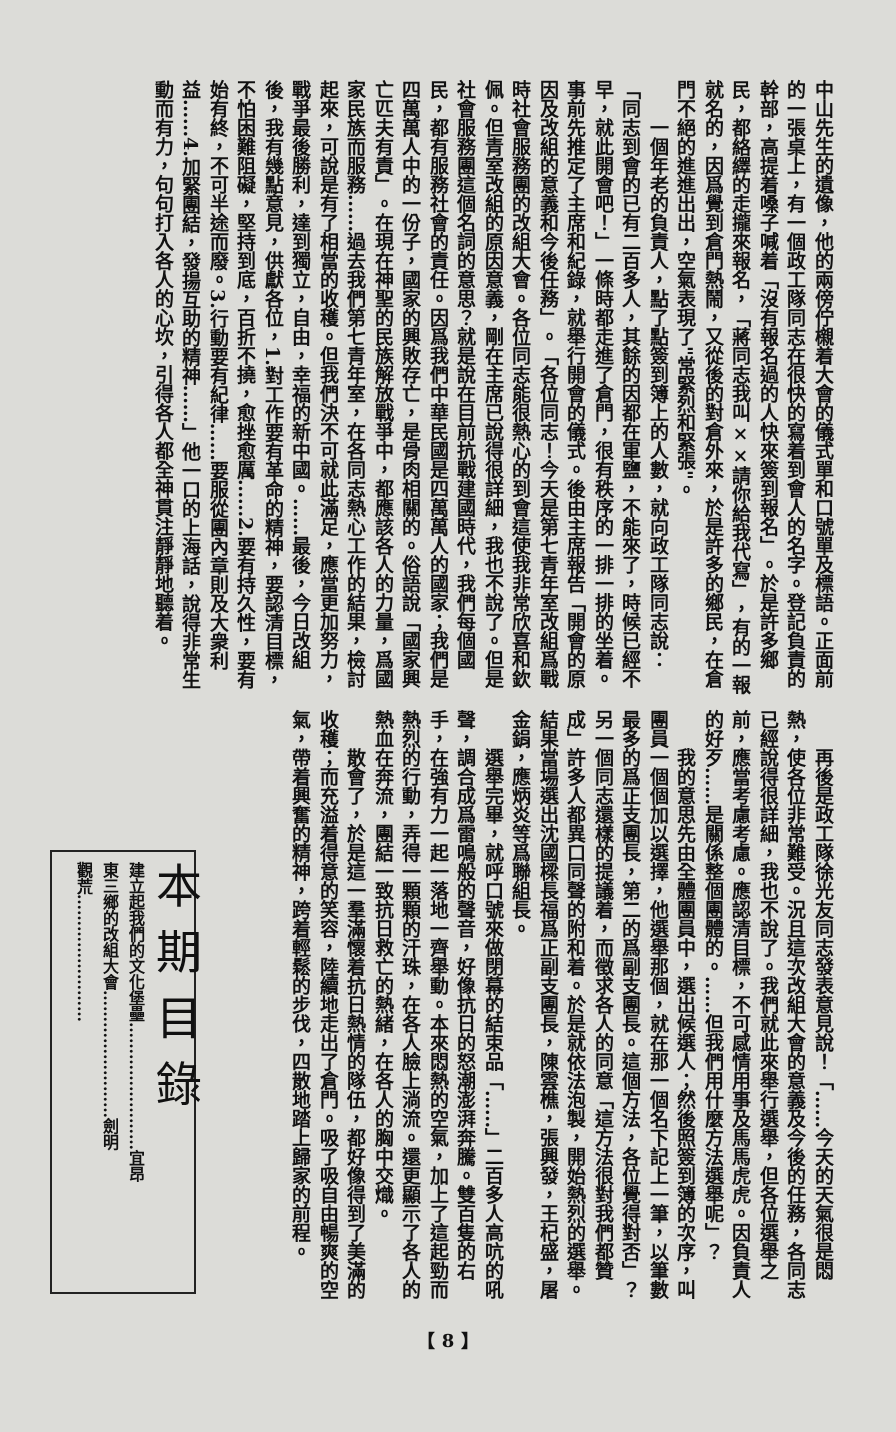中山先生的遺像，他的兩傍佇櫬着大會的儀式單和口號單及標語。正面前的一張桌上，有一個政工隊同志在很快的寫着到會人的名字。登記負責的幹部，高提着嗓子喊着「沒有報名過的人快來簽到報名」。於是許多鄉民，都絡繹的走攏來報名，「蔣同志我叫××請你給我代寫」，有的一報就名的，因爲覺到倉門熱鬧，又從後的對倉外來，於是許多的鄉民，在倉門不絕的進進出出，空氣表現了"常緊烈和緊張"。
一個年老的負責人，點了點簽到簿上的人數，就向政工隊同志說：「同志到會的已有二百多人，其餘的因都在軍鹽，不能來了，時候已經不早，就此開會吧！」一條時都走進了倉門，很有秩序的一排一排的坐着。事前先推定了主席和紀錄，就舉行開會的儀式。後由主席報告「開會的原因及改組的意義和今後任務」。「各位同志！今天是第七青年室改組爲戰時社會服務團的改組大會。各位同志能很熱心的到會這使我非常欣喜和欽佩。但青室改組的原因意義，剛在主席已說得很詳細，我也不說了。但是社會服務團這個名詞的意思？就是說在目前抗戰建國時代，我們每個國民，都有服務社會的責任。因爲我們中華民國是四萬萬人的國家；我們是四萬萬人中的一份子，國家的興敗存亡，是骨肉相關的。俗語說「國家興亡匹夫有責」。在現在神聖的民族解放戰爭中，都應該各人的力量，爲國家民族而服務……過去我們第七青年室，在各同志熱心工作的結果，檢討起來，可說是有了相當的收穫。但我們決不可就此滿足，應當更加努力，戰爭最後勝利，達到獨立，自由，幸福的新中國。……最後，今日改組後，我有幾點意見，供獻各位，1.對工作要有革命的精神，要認清目標，不怕困難阻礙，堅持到底，百折不撓，愈挫愈厲……2.要有持久性，要有始有終，不可半途而廢。3.行動要有紀律……要服從團內章則及大衆利益……4.加緊團結，發揚互助的精神……」他一口的上海話，說得非常生動而有力，句句打入各人的心坎，引得各人都全神貫注靜靜地聽着。
再後是政工隊徐光友同志發表意見說！「……今天的天氣很是悶熱，使各位非常難受。況且這次改組大會的意義及今後的任務，各同志已經說得很詳細，我也不說了。我們就此來舉行選舉，但各位選舉之前，應當考慮考慮。應認清目標，不可感情用事及馬馬虎虎。因負責人的好歹……是關係整個團體的。……但我們用什麼方法選舉呢」？
我的意思先由全體團員中，選出候選人；然後照簽到簿的次序，叫團員一個個加以選擇，他選舉那個，就在那一個名下記上一筆，以筆數最多的爲正支團長，第二的爲副支團長。這個方法，各位覺得對否」？另一個同志還樣的提議着，而徵求各人的同意「這方法很對我們都贊成」許多人都異口同聲的附和着。於是就依法泡製，開始熱烈的選舉。結果當場選出沈國樑長福爲正副支團長，陳雲樵，張興發，王杞盛，屠金鋗，應炳炎等爲聯組長。
選舉完畢，就呼口號來做閉幕的結束品「……」二百多人高吭的吼聲，調合成爲雷鳴般的聲音，好像抗日的怒潮澎湃奔騰。雙百隻的右手，在強有力一起一落地一齊舉動。本來悶熱的空氣，加上了這起勁而熱烈的行動，弄得一顆顆的汗珠，在各人臉上淌流。還更顯示了各人的熱血在奔流，團結一致抗日救亡的熱緒，在各人的胸中交熾。
散會了，於是這一羣滿懷着抗日熱情的隊伍，都好像得到了美滿的收穫；而充溢着得意的笑容，陸續地走出了倉門。吸了吸自由暢爽的空氣，帶着興奮的精神，跨着輕鬆的步伐，四散地踏上歸家的前程。
本期目錄
建立起我們的文化堡壘……………………宜昂
東三鄉的改組大會……………………劍明
觀荒……………………
【 8 】